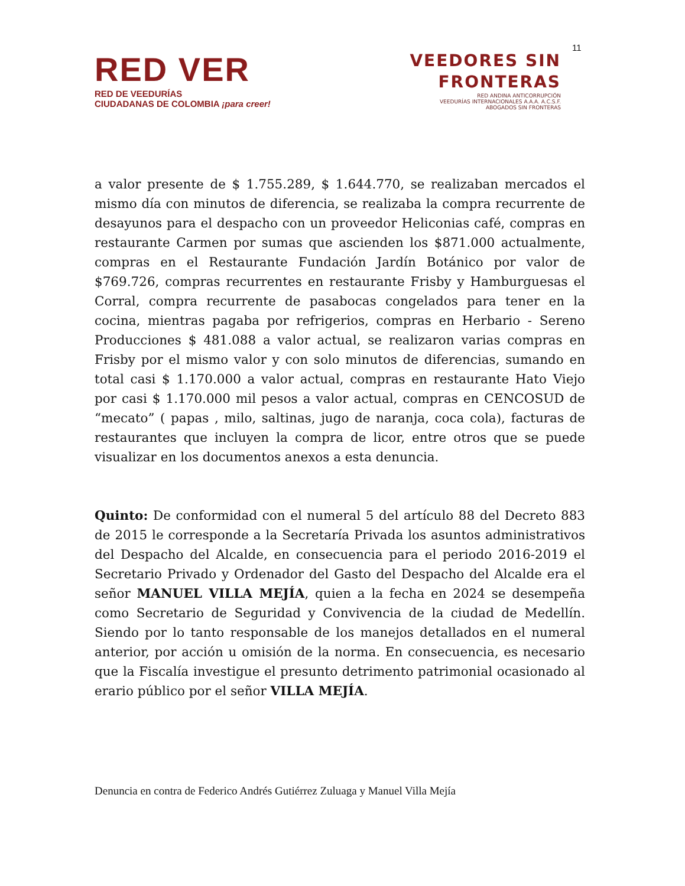11
RED VER
RED DE VEEDURÍAS
CIUDADANAS DE COLOMBIA ¡para creer!
VEEDORES SIN
FRONTERAS
RED ANDINA ANTICORRUPCIÓN
VEEDURÍAS INTERNACIONALES A.A.A. A.C.S.F.
ABOGADOS SIN FRONTERAS
a valor presente de $ 1.755.289, $ 1.644.770, se realizaban mercados el mismo día con minutos de diferencia, se realizaba la compra recurrente de desayunos para el despacho con un proveedor Heliconias café, compras en restaurante Carmen por sumas que ascienden los $871.000 actualmente, compras en el Restaurante Fundación Jardín Botánico por valor de $769.726, compras recurrentes en restaurante Frisby y Hamburguesas el Corral, compra recurrente de pasabocas congelados para tener en la cocina, mientras pagaba por refrigerios, compras en Herbario - Sereno Producciones $ 481.088 a valor actual, se realizaron varias compras en Frisby por el mismo valor y con solo minutos de diferencias, sumando en total casi $ 1.170.000 a valor actual, compras en restaurante Hato Viejo por casi $ 1.170.000 mil pesos a valor actual, compras en CENCOSUD de “mecato” ( papas , milo, saltinas, jugo de naranja, coca cola), facturas de restaurantes que incluyen la compra de licor, entre otros que se puede visualizar en los documentos anexos a esta denuncia.
Quinto: De conformidad con el numeral 5 del artículo 88 del Decreto 883 de 2015 le corresponde a la Secretaría Privada los asuntos administrativos del Despacho del Alcalde, en consecuencia para el periodo 2016-2019 el Secretario Privado y Ordenador del Gasto del Despacho del Alcalde era el señor MANUEL VILLA MEJÍA, quien a la fecha en 2024 se desempeña como Secretario de Seguridad y Convivencia de la ciudad de Medellín. Siendo por lo tanto responsable de los manejos detallados en el numeral anterior, por acción u omisión de la norma. En consecuencia, es necesario que la Fiscalía investigue el presunto detrimento patrimonial ocasionado al erario público por el señor VILLA MEJÍA.
Denuncia en contra de Federico Andrés Gutiérrez Zuluaga y Manuel Villa Mejía